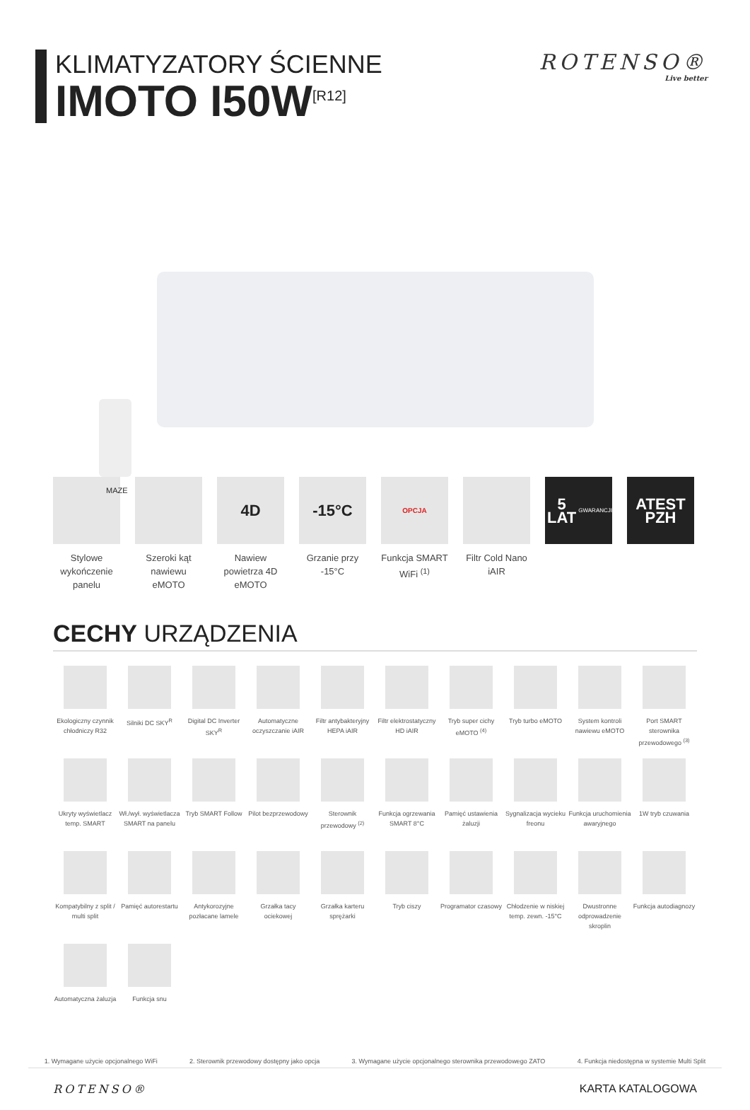KLIMATYZATORY ŚCIENNE
IMOTO I50W<sup>[R12]</sup>
ROTENSO®
Live better
MAZE
Stylowe wykończenie panelu
Szeroki kąt nawiewu eMOTO
4D
Nawiew powietrza 4D eMOTO
-15°C
Grzanie przy -15°C
OPCJA
Funkcja SMART WiFi <sup>(1)</sup>
Filtr Cold Nano iAIR
5 LAT GWARANCJI
ATEST PZH
CECHY URZĄDZENIA
Ekologiczny czynnik chłodniczy R32
Silniki DC SKY<sup>R</sup>
Digital DC Inverter SKY<sup>R</sup>
Automatyczne oczyszczanie iAIR
Filtr antybakteryjny HEPA iAIR
Filtr elektrostatyczny HD iAIR
Tryb super cichy eMOTO <sup>(4)</sup>
Tryb turbo eMOTO
System kontroli nawiewu eMOTO
Port SMART sterownika przewodowego <sup>(3)</sup>
Ukryty wyświetlacz temp. SMART
Wł./wył. wyświetlacza SMART na panelu
Tryb SMART Follow
Pilot bezprzewodowy
Sterownik przewodowy <sup>(2)</sup>
Funkcja ogrzewania SMART 8°C
Pamięć ustawienia żaluzji
Sygnalizacja wycieku freonu
Funkcja uruchomienia awaryjnego
1W tryb czuwania
Kompatybilny z split / multi split
Pamięć autorestartu
Antykorozyjne pozłacane lamele
Grzałka tacy ociekowej
Grzałka karteru sprężarki
Tryb ciszy
Programator czasowy
Chłodzenie w niskiej temp. zewn. -15°C
Dwustronne odprowadzenie skroplin
Funkcja autodiagnozy
Automatyczna żaluzja
Funkcja snu
1. Wymagane użycie opcjonalnego WiFi 2. Sterownik przewodowy dostępny jako opcja 3. Wymagane użycie opcjonalnego sterownika przewodowego ZATO 4. Funkcja niedostępna w systemie Multi Split
ROTENSO® KARTA KATALOGOWA